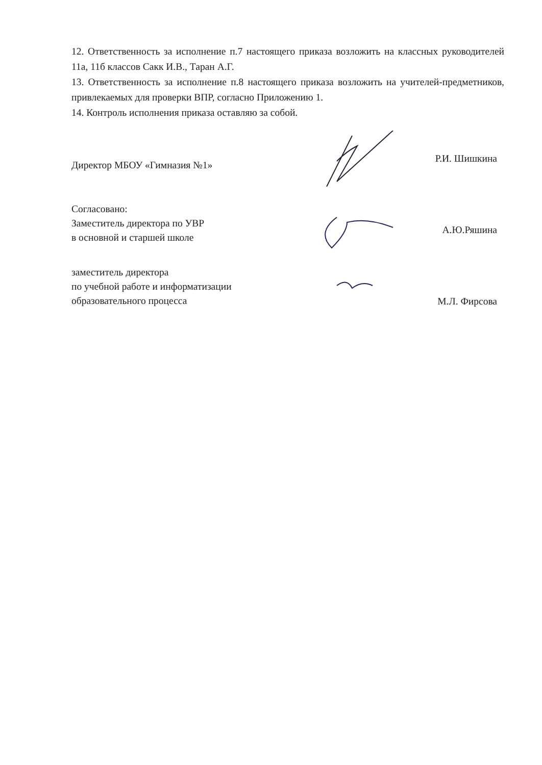12. Ответственность за исполнение п.7 настоящего приказа возложить на классных руководителей 11а, 11б классов Сакк И.В., Таран А.Г.
13. Ответственность за исполнение п.8 настоящего приказа возложить на учителей-предметников, привлекаемых для проверки ВПР, согласно Приложению 1.
14. Контроль исполнения приказа оставляю за собой.
Директор МБОУ «Гимназия №1»
Р.И. Шишкина
Согласовано:
Заместитель директора по УВР
в основной и старшей школе
А.Ю.Ряшина
заместитель директора
по учебной работе и информатизации
образовательного процесса
М.Л. Фирсова